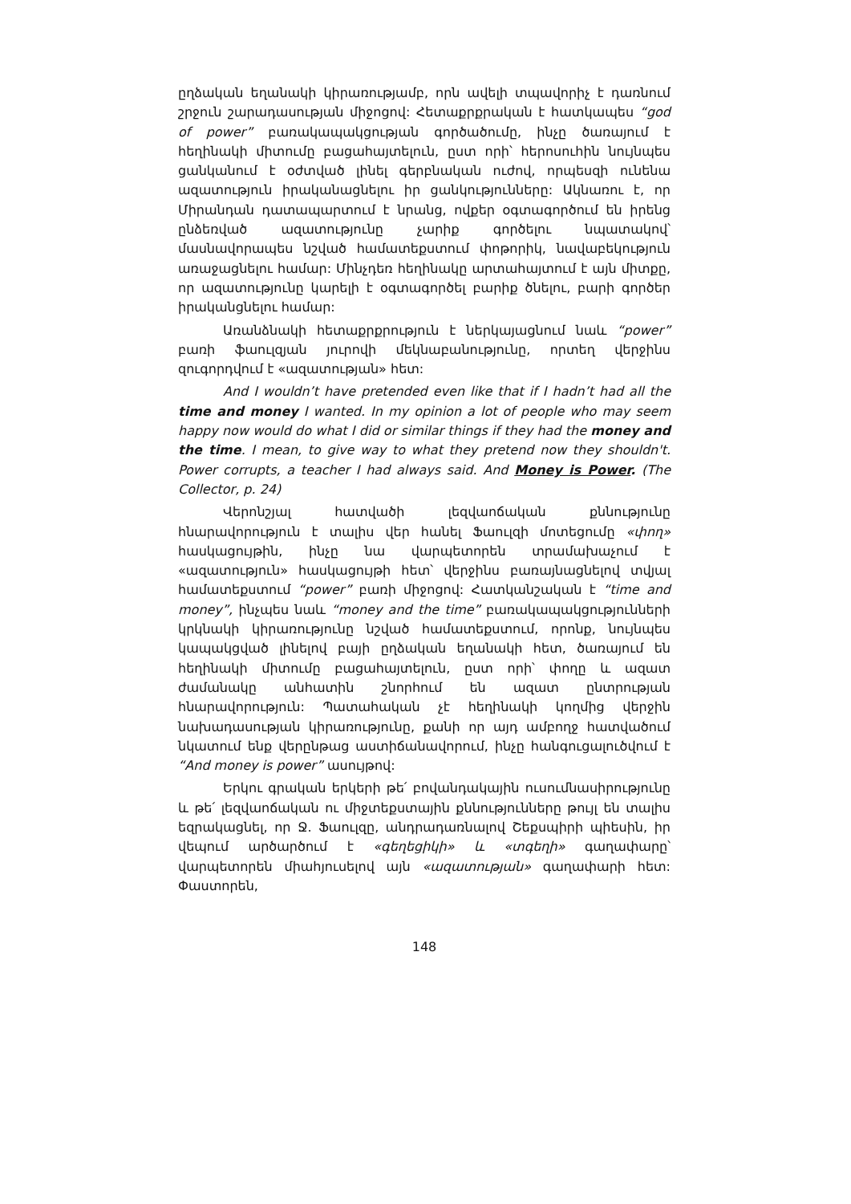ըղձական եղանակի կիրառությամբ, որն ավելի տպավորիչ է դառնում շրջուն շարադասության միջոցով: Հետաքրքրական է հատկապես “god of power” բառակապակցության գործածումը, ինչը ծառայում է հեղինակի միտումը բացահայտելուն, ըստ որի՝ հերոսուհին նույնպես ցանկանում է օժտված լինել գերբնական ուժով, որպեսզի ունենա ազատություն իրականացնելու իր ցանկությունները: Ակնառու է, որ Միրանդան դատապարտում է նրանց, ովքեր օգտագործում են իրենց ընձեռված ազատությունը չարիք գործելու նպատակով՝ մասնավորապես նշված համատեքստում փոթորիկ, նավաբեկություն առաջացնելու համար: Մինչդեռ հեղինակը արտահայտում է այն միտքը, որ ազատությունը կարելի է օգտագործել բարիք ծնելու, բարի գործեր իրականցնելու համար:
Առանձնակի հետաքրքրություն է ներկայացնում նաև “power” բառի ֆաուլզյան յուրովի մեկնաբանությունը, որտեղ վերջինս զուգորդվում է «ազատության» հետ:
And I wouldn’t have pretended even like that if I hadn’t had all the time and money I wanted. In my opinion a lot of people who may seem happy now would do what I did or similar things if they had the money and the time. I mean, to give way to what they pretend now they shouldn't. Power corrupts, a teacher I had always said. And Money is Power. (The Collector, p. 24)
Վերոնշյալ հատվածի լեզվաոճական քննությունը հնարավորություն է տալիս վեր հանել Ֆաուլզի մոտեցումը «փող» հասկացույթին, ինչը նա վարպետորեն տրամախաչում է «ազատություն» հասկացույթի հետ՝ վերջինս բառայնացնելով տվյալ համատեքստում “power” բառի միջոցով: Հատկանշական է “time and money”, ինչպես նաև “money and the time” բառակապակցությունների կրկնակի կիրառությունը նշված համատեքստում, որոնք, նույնպես կապակցված լինելով բայի ըղձական եղանակի հետ, ծառայում են հեղինակի միտումը բացահայտելուն, ըստ որի՝ փողը և ազատ ժամանակը անհատին շնորհում են ազատ ընտրության հնարավորություն: Պատահական չէ հեղինակի կողմից վերջին նախադասության կիրառությունը, քանի որ այդ ամբողջ հատվածում նկատում ենք վերընթաց աստիճանավորում, ինչը հանգուցալուծվում է “And money is power” ասույթով:
Երկու գրական երկերի թե՛ բովանդակային ուսումնասիրությունը և թե՛ լեզվաոճական ու միջտեքստային քննությունները թույլ են տալիս եզրակացնել, որ Ջ. Ֆաուլզը, անդրադառնալով Շեքսպիրի պիեսին, իր վեպում արծարծում է «գեղեցիկի» և «տգեղի» գաղափարը՝ վարպետորեն միահյուսելով այն «ազատության» գաղափարի հետ: Փաստորեն,
148